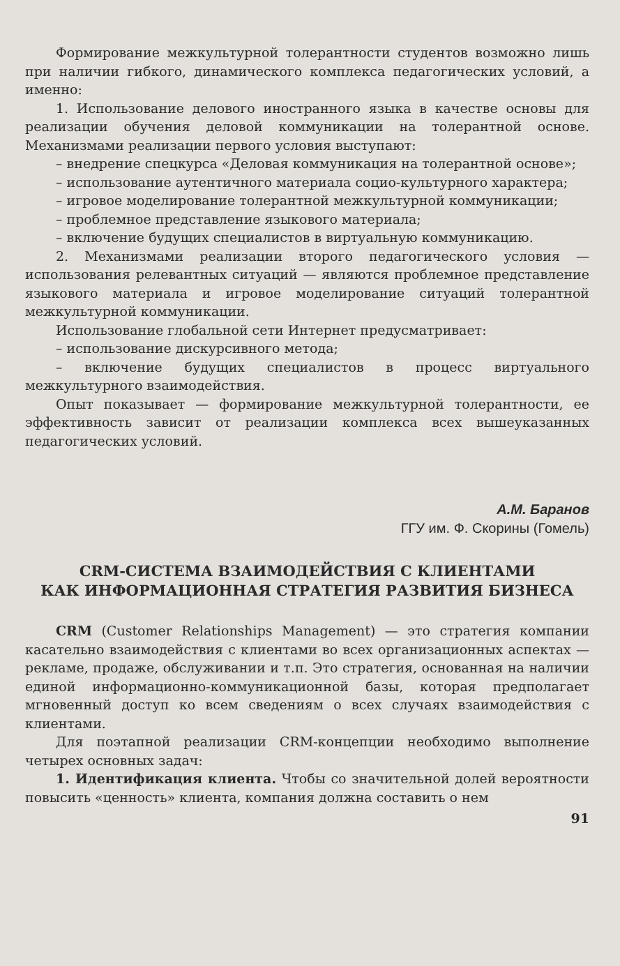Формирование межкультурной толерантности студентов возможно лишь при наличии гибкого, динамического комплекса педагогических условий, а именно:
1. Использование делового иностранного языка в качестве основы для реализации обучения деловой коммуникации на толерантной основе. Механизмами реализации первого условия выступают:
– внедрение спецкурса «Деловая коммуникация на толерантной основе»;
– использование аутентичного материала социо-культурного характера;
– игровое моделирование толерантной межкультурной коммуникации;
– проблемное представление языкового материала;
– включение будущих специалистов в виртуальную коммуникацию.
2. Механизмами реализации второго педагогического условия — использования релевантных ситуаций — являются проблемное представление языкового материала и игровое моделирование ситуаций толерантной межкультурной коммуникации.
Использование глобальной сети Интернет предусматривает:
– использование дискурсивного метода;
– включение будущих специалистов в процесс виртуального межкультурного взаимодействия.
Опыт показывает — формирование межкультурной толерантности, ее эффективность зависит от реализации комплекса всех вышеуказанных педагогических условий.
А.М. Баранов
ГГУ им. Ф. Скорины (Гомель)
CRM-СИСТЕМА ВЗАИМОДЕЙСТВИЯ С КЛИЕНТАМИ
КАК ИНФОРМАЦИОННАЯ СТРАТЕГИЯ РАЗВИТИЯ БИЗНЕСА
CRM (Customer Relationships Management) — это стратегия компании касательно взаимодействия с клиентами во всех организационных аспектах — рекламе, продаже, обслуживании и т.п. Это стратегия, основанная на наличии единой информационно-коммуникационной базы, которая предполагает мгновенный доступ ко всем сведениям о всех случаях взаимодействия с клиентами.
Для поэтапной реализации CRM-концепции необходимо выполнение четырех основных задач:
1. Идентификация клиента. Чтобы со значительной долей вероятности повысить «ценность» клиента, компания должна составить о нем
91